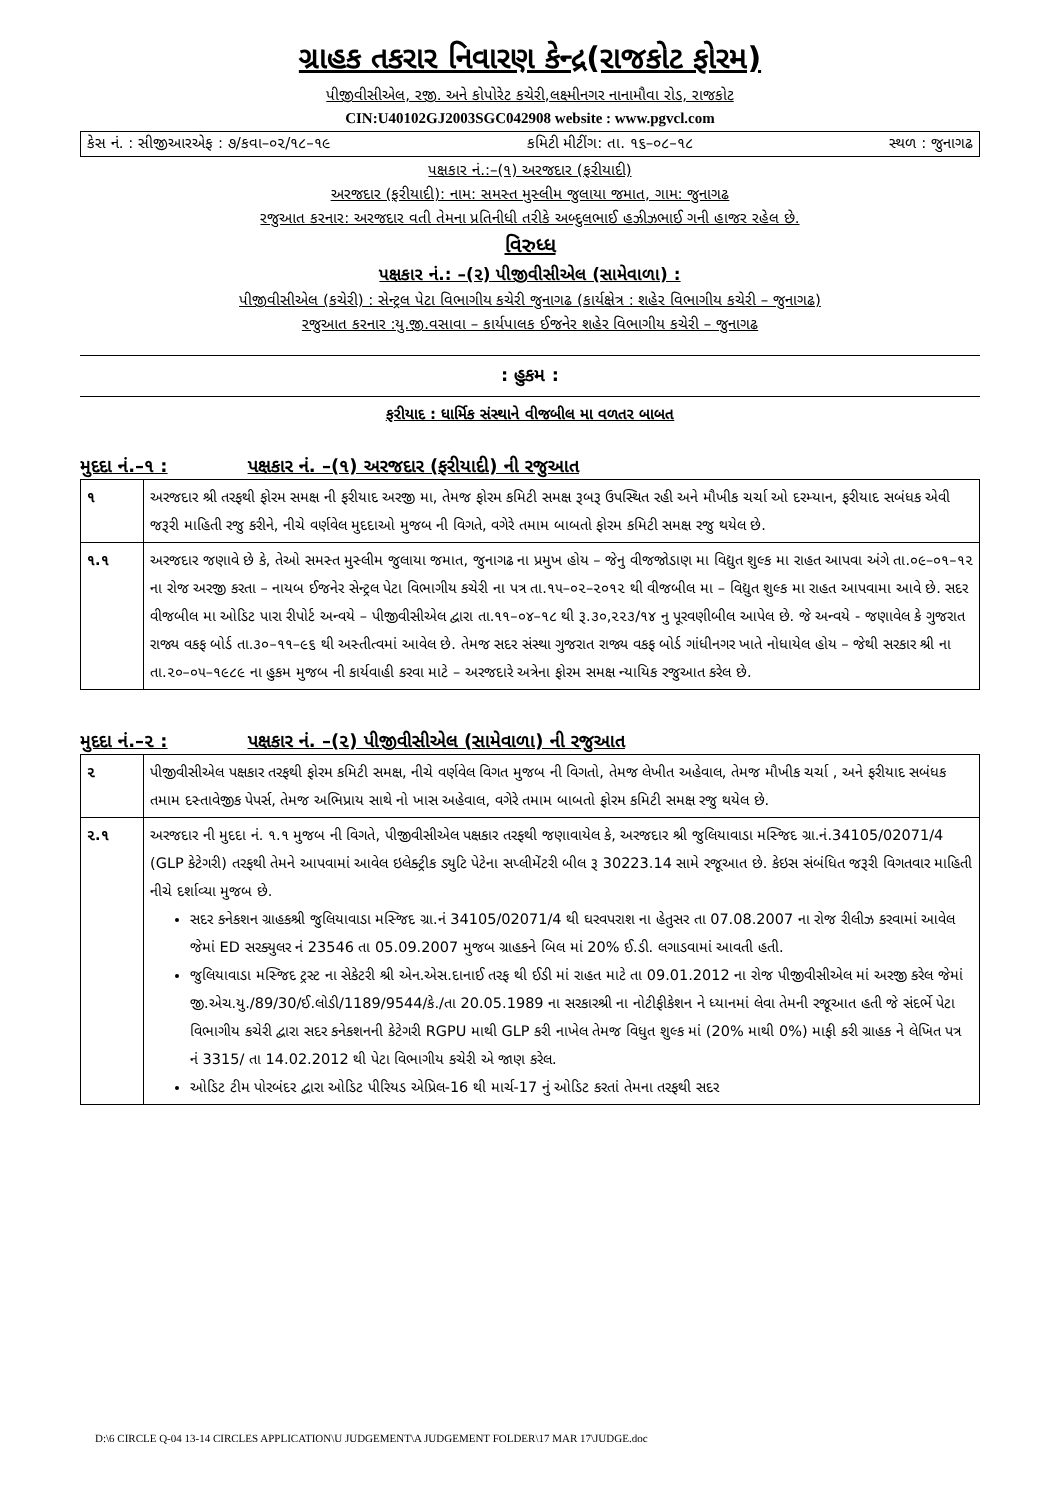ગ્રાહક તકરાર નિવારણ કેન્દ્ર(રાજકોટ ફોરમ)
પીજીવીસીએલ, રજી. અને કોપોરેટ કચેરી,લક્ષ્મીનગર નાનામૌવા રોડ, રાજકોટ
CIN:U40102GJ2003SGC042908 website : www.pgvcl.com
કેસ નં. : સીજીઆરએફ : ૭/કવા–૦૨/૧૮–૧૯ કમિટી મીટીંગ: તા. ૧૬–૦૮–૧૮ સ્થળ : જુનાગઢ
પક્ષકાર નં.:–(૧) અરજદાર (ફરીયાદી)
અરજદાર (ફરીયાદી): નામ: સમસ્ત મુસ્લીમ જુલાયા જમાત, ગામ: જુનાગઢ
રજુઆત કરનાર: અરજદાર વતી તેમના પ્રતિનીધી તરીકે અબ્દુલભાઈ હઝીઝભાઈ ગની હાજર રહેલ છે.
વિરુધ્ધ
પક્ષકાર નં.: –(૨) પીજીવીસીએલ (સામેવાળા) :
પીજીવીસીએલ (કચેરી) : સેન્ટ્રલ પેટા વિભાગીય કચેરી જુનાગઢ (કાર્યક્ષેત્ર : શહેર વિભાગીય કચેરી – જુનાગઢ)
રજુઆત કરનાર :યુ.જી.વસાવા – કાર્યપાલક ઈજનેર શહેર વિભાગીય કચેરી – જુનાગઢ
: હુકમ :
ફરીયાદ : ધાર્મિક સંસ્થાને વીજબીલ મા વળતર બાબત
મુદદા નં.–૧ : પક્ષકાર નં. –(૧) અરજદાર (ફરીયાદી) ની રજુઆત
| ૧ | અરજદાર શ્રી તરફથી ફોરમ સમક્ષ ની ફરીયાદ અરજી મા, તેમજ ફોરમ કમિટી સમક્ષ રૂબરૂ ઉપસ્થિત રહી અને મૌખીક ચર્ચા ઓ દરમ્યાન, ફરીયાદ સબંધક એવી જરૂરી માહિતી રજુ કરીને, નીચે વર્ણવેલ મુદદાઓ મુજબ ની વિગતે, વગેરે તમામ બાબતો ફોરમ કમિટી સમક્ષ રજુ થયેલ છે. |
| ૧.૧ | અરજદાર જણાવે છે કે, તેઓ સમસ્ત મુસ્લીમ જુલાયા જમાત, જુનાગઢ ના પ્રમુખ હોય – જેનુ વીજજોડાણ મા વિદ્યુત શુલ્ક મા રાહત આપવા અંગે તા.૦૯–૦૧–૧૨ ના રોજ અરજી કરતા – નાયબ ઈજનેર સેન્ટ્રલ પેટા વિભાગીય કચેરી ના પત્ર તા.૧૫–૦૨–૨૦૧૨ થી વીજબીલ મા – વિદ્યુત શુલ્ક મા રાહત આપવામા આવે છે. સદર વીજબીલ મા ઓડિટ પારા રીપોર્ટ અન્વયે – પીજીવીસીએલ દ્વારા તા.૧૧–૦૪–૧૮ થી રૂ.૩૦,૨૨૩/૧૪ નુ પૂરવણીબીલ આપેલ છે. જે અન્વયે - જણાવેલ કે ગુજરાત રાજ્ય વકફ બોર્ડ તા.૩૦–૧૧–૯૬ થી અસ્તીત્વમાં આવેલ છે. તેમજ સદર સંસ્થા ગુજરાત રાજ્ય વકફ બોર્ડ ગાંધીનગર ખાતે નોધાયેલ હોય – જેથી સરકાર શ્રી ના તા.૨૦–૦૫–૧૯૮૯ ના હુકમ મુજબ ની કાર્યવાહી કરવા માટે – અરજદારે અત્રેના ફોરમ સમક્ષ ન્યાયિક રજુઆત કરેલ છે. |
મુદદા નં.–૨ : પક્ષકાર નં. –(૨) પીજીવીસીએલ (સામેવાળા) ની રજુઆત
| ૨ | પીજીવીસીએલ પક્ષકાર તરફથી ફોરમ કમિટી સમક્ષ, નીચે વર્ણવેલ વિગત મુજબ ની વિગતો, તેમજ લેખીત અહેવાલ, તેમજ મૌખીક ચર્ચા , અને ફરીયાદ સબંધક તમામ દસ્તાવેજીક પેપર્સ, તેમજ અભિપ્રાય સાથે નો ખાસ અહેવાલ, વગેરે તમામ બાબતો ફોરમ કમિટી સમક્ષ રજુ થયેલ છે. |
| ૨.૧ | અરજદાર ની મુદદા નં. ૧.૧ મુજબ ની વિગતે, પીજીવીસીએલ પક્ષકાર તરફથી જણાવાયેલ કે, અરજદાર શ્રી જુલિયાવાડા મસ્જિદ ગ્રા.નં.34105/02071/4 (GLP કેટેગરી) તરફથી તેમને આપવામાં આવેલ ઇલેક્ટ્રીક ડ્યુટિ પેટેના સપ્લીમેંટરી બીલ રૂ 30223.14 સામે રજૂઆત છે. કેઇસ સંબંધિત જરૂરી વિગતવાર માહિતી નીચે દર્શાવ્યા મુજબ છે. સદર કનેકશન ગ્રાહકશ્રી જુલિયાવાડા મસ્જિદ ગ્રા.નં 34105/02071/4 થી ઘરવપરાશ ના હેતુસર તા 07.08.2007 ના રોજ રીલીઝ કરવામાં આવેલ જેમાં ED સરક્યુલર નં 23546 તા 05.09.2007 મુજબ ગ્રાહકને બિલ માં 20% ઈ.ડી. લગાડવામાં આવતી હતી. જુલિયાવાડા મસ્જિદ ટ્રસ્ટ ના સેકેટરી શ્રી એન.એસ.દાનાઈ તરફ થી ઈડી માં રાહત માટે તા 09.01.2012 ના રોજ પીજીવીસીએલ માં અરજી કરેલ જેમાં જી.એચ.યુ./89/30/ઈ.લોડી/1189/9544/કે./તા 20.05.1989 ના સરકારશ્રી ના નોટીફીકેશન ને ધ્યાનમાં લેવા તેમની રજૂઆત હતી જે સંદર્ભે પેટા વિભાગીય કચેરી દ્વારા સદર કનેકશનની કેટેગરી RGPU માથી GLP કરી નાખેલ તેમજ વિધુત શુલ્ક માં (20% માથી 0%) માફી કરી ગ્રાહક ને લેખિત પત્ર નં 3315/ તા 14.02.2012 થી પેટા વિભાગીય કચેરી એ જાણ કરેલ. ઓડિટ ટીમ પોરબંદર દ્વારા ઓડિટ પીરિયડ એપ્રિલ-16 થી માર્ચ-17 નું ઓડિટ કરતાં તેમના તરફથી સદર |
D:\6 CIRCLE Q-04 13-14 CIRCLES APPLICATION\U JUDGEMENT\A JUDGEMENT FOLDER\17 MAR 17\JUDGE.doc